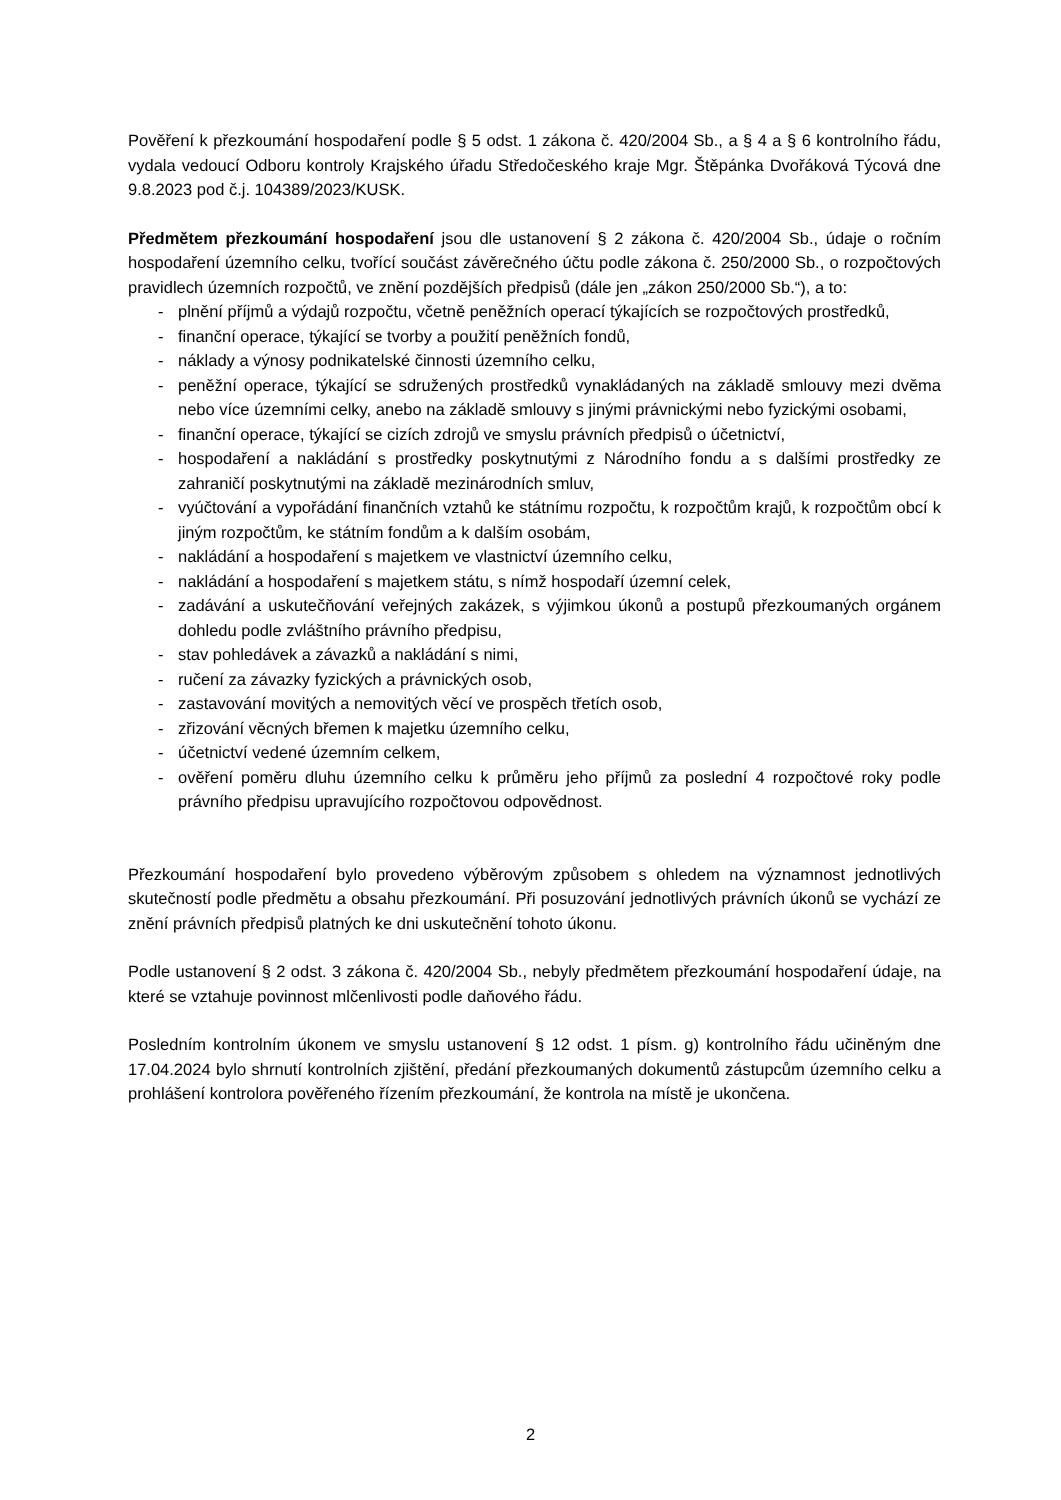Pověření k přezkoumání hospodaření podle § 5 odst. 1 zákona č. 420/2004 Sb., a § 4 a § 6 kontrolního řádu, vydala vedoucí Odboru kontroly Krajského úřadu Středočeského kraje Mgr. Štěpánka Dvořáková Týcová dne 9.8.2023 pod č.j. 104389/2023/KUSK.
Předmětem přezkoumání hospodaření jsou dle ustanovení § 2 zákona č. 420/2004 Sb., údaje o ročním hospodaření územního celku, tvořící součást závěrečného účtu podle zákona č. 250/2000 Sb., o rozpočtových pravidlech územních rozpočtů, ve znění pozdějších předpisů (dále jen „zákon 250/2000 Sb.“), a to:
- plnění příjmů a výdajů rozpočtu, včetně peněžních operací týkajících se rozpočtových prostředků,
- finanční operace, týkající se tvorby a použití peněžních fondů,
- náklady a výnosy podnikatelské činnosti územního celku,
- peněžní operace, týkající se sdružených prostředků vynakládaných na základě smlouvy mezi dvěma nebo více územními celky, anebo na základě smlouvy s jinými právnickými nebo fyzickými osobami,
- finanční operace, týkající se cizích zdrojů ve smyslu právních předpisů o účetnictví,
- hospodaření a nakládání s prostředky poskytnutými z Národního fondu a s dalšími prostředky ze zahraničí poskytnutými na základě mezinárodních smluv,
- vyúčtování a vypořádání finančních vztahů ke státnímu rozpočtu, k rozpočtům krajů, k rozpočtům obcí k jiným rozpočtům, ke státním fondům a k dalším osobám,
- nakládání a hospodaření s majetkem ve vlastnictví územního celku,
- nakládání a hospodaření s majetkem státu, s nímž hospodaří územní celek,
- zadávání a uskutečňování veřejných zakázek, s výjimkou úkonů a postupů přezkoumaných orgánem dohledu podle zvláštního právního předpisu,
- stav pohledávek a závazků a nakládání s nimi,
- ručení za závazky fyzických a právnických osob,
- zastavování movitých a nemovitých věcí ve prospěch třetích osob,
- zřizování věcných břemen k majetku územního celku,
- účetnictví vedené územním celkem,
- ověření poměru dluhu územního celku k průměru jeho příjmů za poslední 4 rozpočtové roky podle právního předpisu upravujícího rozpočtovou odpovědnost.
Přezkoumání hospodaření bylo provedeno výběrovým způsobem s ohledem na významnost jednotlivých skutečností podle předmětu a obsahu přezkoumání. Při posuzování jednotlivých právních úkonů se vychází ze znění právních předpisů platných ke dni uskutečnění tohoto úkonu.
Podle ustanovení § 2 odst. 3 zákona č. 420/2004 Sb., nebyly předmětem přezkoumání hospodaření údaje, na které se vztahuje povinnost mlčenlivosti podle daňového řádu.
Posledním kontrolním úkonem ve smyslu ustanovení § 12 odst. 1 písm. g) kontrolního řádu učiněným dne 17.04.2024 bylo shrnutí kontrolních zjištění, předání přezkoumaných dokumentů zástupcům územního celku a prohlášení kontrolora pověřeného řízením přezkoumání, že kontrola na místě je ukončena.
2